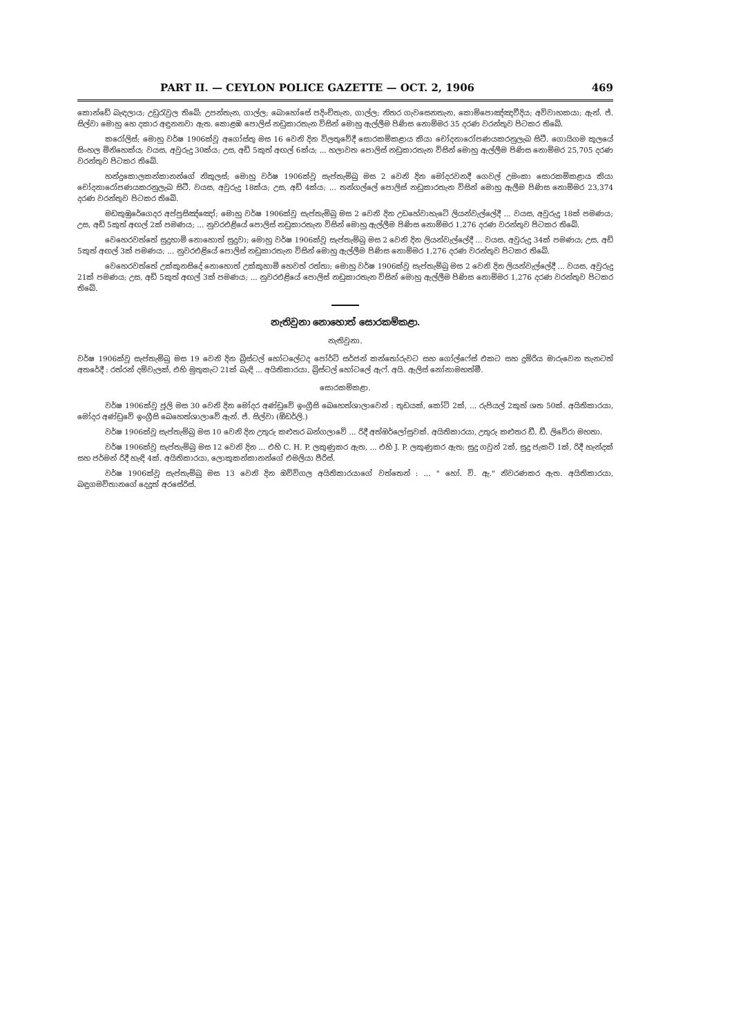PART II. — CEYLON POLICE GAZETTE — OCT. 2, 1906 469
කොන්ඩේ බැඳලාය; උඩුරැවුල තිබේ; උපන්තැන, ගාල්ල; බොහෝසේ පදිංචිතැන, ගාල්ල; නිතර ගැවසෙනතැන, කොම්පොඤ්ඤවීදිය; අවිවාහකයා; ඇන්. ජ්. සිල්වා මොහු හෙ දකාර අඳුනනවා ඇත. කොළඹ පොලිස් නඩුකාරතැන විසින් මොහු ඇල්ලීම පිණිස නොම්මර 35 දරණ වරන්තුව පිටකර තිබේ.
කරෝලිස්; මොහු වර්ෂ 1906ක්වූ අගෝස්තු මස 16 වෙනි දින විලතුවේදී සොරකම්කළාය කියා චෝදනාරෝපණයකරනුලැබ සිටී. ගොයිගම කුලයේ සිංහල මිනිහෙක්ය; වයස, අවුරුදු 30ක්ය; උස, අඩි 5කුත් අඟල් 6ක්ය; ... හලාවත පොලිස් නඩුකාරතැන විසින් මොහු ඇල්ලීම පිණිස නොම්මර 25,705 දරණ වරන්තුව පිටකර තිබේ.
හන්දුකොලකන්කානන්ගේ නිකුලස්; මොහු වර්ෂ 1906ක්වූ සැප්තැම්බු මස 2 වෙනි දින මෝදරවනදී ගෙවල් උමංකා සොරකම්කළාය කියා චෝදනාරෝපණයකරනුලැබ සිටී. වයස, අවුරුදු 18ක්ය; උස, අඩි 4ක්ය; ... තන්ගල්ලේ පොලිස් නඩුකාරතැන විසින් මොහු ඇලීම පිණිස නොම්මර 23,374 දරණ වරන්තුව පිටකර තිබේ.
මඩකුඹුරේගෙදර අප්පුසිඤ්ඤෝ; මොහු වර්ෂ 1906ක්වූ සැප්තැම්බු මස 2 වෙනි දින උඩහේවාහැටේ ලියන්වැල්ලේදී ... වයස, අවුරුදු 18ක් පමණය; උස, අඩි 5කුත් අඟල් 2ක් පමණය; ... නුවරඑළියේ පොලිස් නඩුකාරතැන විසින් මොහු ඇල්ලීම පිණිස නොම්මර 1,276 දරණ වරන්තුව පිටකර තිබේ.
වෙහෙරවත්තේ සුදුහාමි නොහොත් සුදුවා; මොහු වර්ෂ 1906ක්වූ සැප්තැම්බු මස 2 වෙනි දින ලියන්වැල්ලේදී ... වයස, අවුරුදු 34ක් පමණය; උස, අඩි 5කුත් අඟල් 3ක් පමණය; ... නුවරඑළියේ පොලිස් නඩුකාරතැන විසින් මොහු ඇල්ලීම පිණිස නොම්මර 1,276 දරණ වරන්තුව පිටකර තිබේ.
වෙහෙරවත්තේ උක්කුනසිදේ නොහොත් උක්කුහාමි හෙවත් රත්තා; මොහු වර්ෂ 1906ක්වූ සැප්තැම්බු මස 2 වෙනි දින ලියන්වැල්ලේදී ... වයස, අවුරුදු 21ක් පමණය; උස, අඩි 5කුත් අඟල් 3ක් පමණය; ... නුවරඑළියේ පොලිස් නඩුකාරතැන විසින් මොහු ඇල්ලීම පිණිස නොම්මර 1,276 දරණ වරන්තුව පිටකර තිබේ.
නැතිවුනා නොහොත් සොරකම්කළා.
නැතිවුනා.
වර්ෂ 1906ක්වූ සැප්තැම්බු මස 19 වෙනි දින බ්‍රිස්ටල් හෝටලේටද පෝර්ට් සර්ජන් කන්තෝරුවට සහ ගෝල්ෆේස් එකට සහ දුම්රිය මාරුවෙන තැනටත් අතරේදී : රත්රන් දම්වැලක්, එහි මුතුකැට 21ක් බැඳි ... අයිතිකාරයා, බ්‍රිස්ටල් හෝටලේ ඇෆ්. අයි. ඇලිස් නෝනාමහත්මී.
සොරකම්කළා.
වර්ෂ 1906ක්වූ ජූලි මස 30 වෙනි දින මෝදර අණ්ඩුවේ ඉංග්‍රීසි බෙහෙත්ශාලාවෙන් : තුඩයක්, කෝට් 2ක්, ... රුපියල් 2කුත් ශත 50ක්. අයිතිකාරයා, මෝදර අණ්ඩුවේ ඉංග්‍රීසි බෙහෙත්ශාලාවේ ඇන්. ජ්. සිල්වා (ඕඩර්ලි.)
වර්ෂ 1906ක්වූ සැප්තැම්බු මස 10 වෙනි දින උතුරු කළුතර බන්ගලාවේ ... රිදී අත්ඔර්ලෝසුවක්. අයිතිකාරයා, උතුරු කළුතර ඩී. ඩී. ලිවේරා මහතා.
වර්ෂ 1906ක්වූ සැප්තැම්බු මස 12 වෙනි දින ... එහි C. H. P. ලකුණුකර ඇත, ... එහි J. P. ලකුණුකර ඇත; සුදු ගවුන් 2ක්, සුදු ජැකට් 1ක්, රිදී හැන්දක් සහ ජර්මන් රිදී හැඳි 4ක්. අයිතිකාරයා, ලොකුකන්කානන්ගේ එමලියා පීරිස්.
වර්ෂ 1906ක්වූ සැප්තැම්බු මස 13 වෙනි දින ඔව්විගල අයිතිකාරයාගේ වත්තෙන් : ... " හෝ. වි. ඇ." නිවරණකර ඇත. අයිතිකාරයා, බඳුගමවිතානගේ දෙදූත් අරසේරිස්.